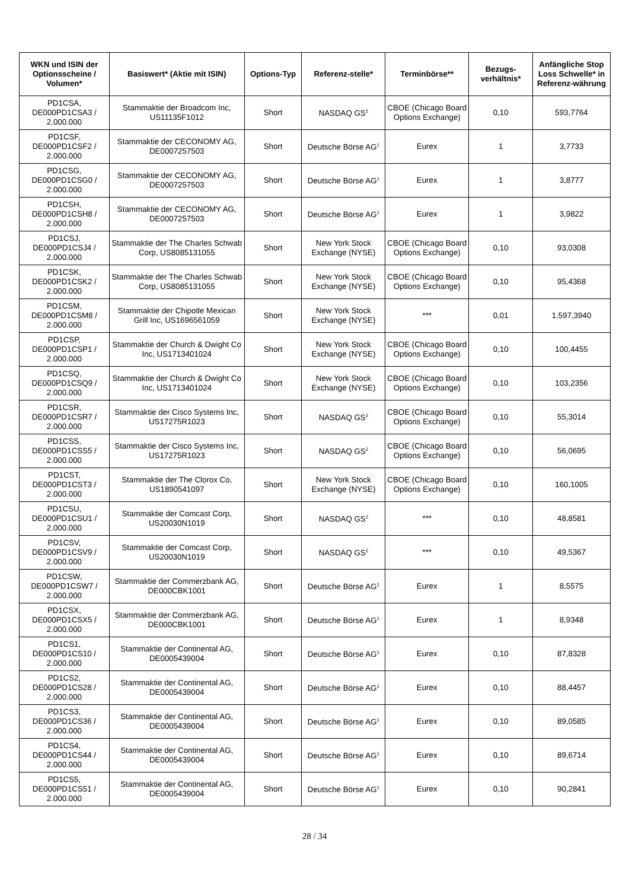| WKN und ISIN der Optionsscheine / Volumen* | Basiswert* (Aktie mit ISIN) | Options-Typ | Referenz-stelle* | Terminbörse** | Bezugs-verhältnis* | Anfängliche Stop Loss Schwelle* in Referenz-währung |
| --- | --- | --- | --- | --- | --- | --- |
| PD1CSA, DE000PD1CSA3 / 2.000.000 | Stammaktie der Broadcom Inc, US11135F1012 | Short | NASDAQ GS<sup>2</sup> | CBOE (Chicago Board Options Exchange) | 0,10 | 593,7764 |
| PD1CSF, DE000PD1CSF2 / 2.000.000 | Stammaktie der CECONOMY AG, DE0007257503 | Short | Deutsche Börse AG<sup>1</sup> | Eurex | 1 | 3,7733 |
| PD1CSG, DE000PD1CSG0 / 2.000.000 | Stammaktie der CECONOMY AG, DE0007257503 | Short | Deutsche Börse AG<sup>1</sup> | Eurex | 1 | 3,8777 |
| PD1CSH, DE000PD1CSH8 / 2.000.000 | Stammaktie der CECONOMY AG, DE0007257503 | Short | Deutsche Börse AG<sup>1</sup> | Eurex | 1 | 3,9822 |
| PD1CSJ, DE000PD1CSJ4 / 2.000.000 | Stammaktie der The Charles Schwab Corp, US8085131055 | Short | New York Stock Exchange (NYSE) | CBOE (Chicago Board Options Exchange) | 0,10 | 93,0308 |
| PD1CSK, DE000PD1CSK2 / 2.000.000 | Stammaktie der The Charles Schwab Corp, US8085131055 | Short | New York Stock Exchange (NYSE) | CBOE (Chicago Board Options Exchange) | 0,10 | 95,4368 |
| PD1CSM, DE000PD1CSM8 / 2.000.000 | Stammaktie der Chipotle Mexican Grill Inc, US1696561059 | Short | New York Stock Exchange (NYSE) | *** | 0,01 | 1.597,3940 |
| PD1CSP, DE000PD1CSP1 / 2.000.000 | Stammaktie der Church & Dwight Co Inc, US1713401024 | Short | New York Stock Exchange (NYSE) | CBOE (Chicago Board Options Exchange) | 0,10 | 100,4455 |
| PD1CSQ, DE000PD1CSQ9 / 2.000.000 | Stammaktie der Church & Dwight Co Inc, US1713401024 | Short | New York Stock Exchange (NYSE) | CBOE (Chicago Board Options Exchange) | 0,10 | 103,2356 |
| PD1CSR, DE000PD1CSR7 / 2.000.000 | Stammaktie der Cisco Systems Inc, US17275R1023 | Short | NASDAQ GS<sup>2</sup> | CBOE (Chicago Board Options Exchange) | 0,10 | 55,3014 |
| PD1CSS, DE000PD1CSS5 / 2.000.000 | Stammaktie der Cisco Systems Inc, US17275R1023 | Short | NASDAQ GS<sup>2</sup> | CBOE (Chicago Board Options Exchange) | 0,10 | 56,0695 |
| PD1CST, DE000PD1CST3 / 2.000.000 | Stammaktie der The Clorox Co, US1890541097 | Short | New York Stock Exchange (NYSE) | CBOE (Chicago Board Options Exchange) | 0,10 | 160,1005 |
| PD1CSU, DE000PD1CSU1 / 2.000.000 | Stammaktie der Comcast Corp, US20030N1019 | Short | NASDAQ GS<sup>2</sup> | *** | 0,10 | 48,8581 |
| PD1CSV, DE000PD1CSV9 / 2.000.000 | Stammaktie der Comcast Corp, US20030N1019 | Short | NASDAQ GS<sup>2</sup> | *** | 0,10 | 49,5367 |
| PD1CSW, DE000PD1CSW7 / 2.000.000 | Stammaktie der Commerzbank AG, DE000CBK1001 | Short | Deutsche Börse AG<sup>1</sup> | Eurex | 1 | 8,5575 |
| PD1CSX, DE000PD1CSX5 / 2.000.000 | Stammaktie der Commerzbank AG, DE000CBK1001 | Short | Deutsche Börse AG<sup>1</sup> | Eurex | 1 | 8,9348 |
| PD1CS1, DE000PD1CS10 / 2.000.000 | Stammaktie der Continental AG, DE0005439004 | Short | Deutsche Börse AG<sup>1</sup> | Eurex | 0,10 | 87,8328 |
| PD1CS2, DE000PD1CS28 / 2.000.000 | Stammaktie der Continental AG, DE0005439004 | Short | Deutsche Börse AG<sup>1</sup> | Eurex | 0,10 | 88,4457 |
| PD1CS3, DE000PD1CS36 / 2.000.000 | Stammaktie der Continental AG, DE0005439004 | Short | Deutsche Börse AG<sup>1</sup> | Eurex | 0,10 | 89,0585 |
| PD1CS4, DE000PD1CS44 / 2.000.000 | Stammaktie der Continental AG, DE0005439004 | Short | Deutsche Börse AG<sup>1</sup> | Eurex | 0,10 | 89,6714 |
| PD1CS5, DE000PD1CS51 / 2.000.000 | Stammaktie der Continental AG, DE0005439004 | Short | Deutsche Börse AG<sup>1</sup> | Eurex | 0,10 | 90,2841 |
28 / 34